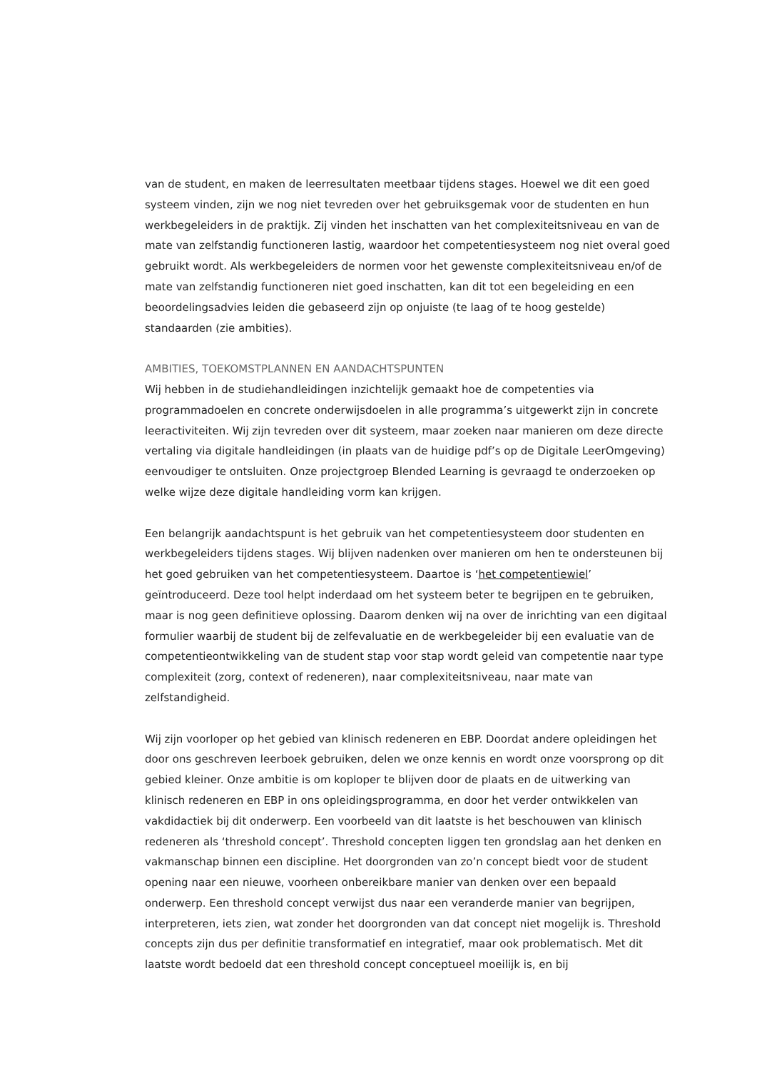van de student, en maken de leerresultaten meetbaar tijdens stages. Hoewel we dit een goed systeem vinden, zijn we nog niet tevreden over het gebruiksgemak voor de studenten en hun werkbegeleiders in de praktijk. Zij vinden het inschatten van het complexiteitsniveau en van de mate van zelfstandig functioneren lastig, waardoor het competentiesysteem nog niet overal goed gebruikt wordt. Als werkbegeleiders de normen voor het gewenste complexiteitsniveau en/of de mate van zelfstandig functioneren niet goed inschatten, kan dit tot een begeleiding en een beoordelingsadvies leiden die gebaseerd zijn op onjuiste (te laag of te hoog gestelde) standaarden (zie ambities).
AMBITIES, TOEKOMSTPLANNEN EN AANDACHTSPUNTEN
Wij hebben in de studiehandleidingen inzichtelijk gemaakt hoe de competenties via programmadoelen en concrete onderwijsdoelen in alle programma’s uitgewerkt zijn in concrete leeractiviteiten. Wij zijn tevreden over dit systeem, maar zoeken naar manieren om deze directe vertaling via digitale handleidingen (in plaats van de huidige pdf’s op de Digitale LeerOmgeving) eenvoudiger te ontsluiten. Onze projectgroep Blended Learning is gevraagd te onderzoeken op welke wijze deze digitale handleiding vorm kan krijgen.
Een belangrijk aandachtspunt is het gebruik van het competentiesysteem door studenten en werkbegeleiders tijdens stages. Wij blijven nadenken over manieren om hen te ondersteunen bij het goed gebruiken van het competentiesysteem. Daartoe is ‘het competentiewiel’ geïntroduceerd. Deze tool helpt inderdaad om het systeem beter te begrijpen en te gebruiken, maar is nog geen definitieve oplossing. Daarom denken wij na over de inrichting van een digitaal formulier waarbij de student bij de zelfevaluatie en de werkbegeleider bij een evaluatie van de competentieontwikkeling van de student stap voor stap wordt geleid van competentie naar type complexiteit (zorg, context of redeneren), naar complexiteitsniveau, naar mate van zelfstandigheid.
Wij zijn voorloper op het gebied van klinisch redeneren en EBP. Doordat andere opleidingen het door ons geschreven leerboek gebruiken, delen we onze kennis en wordt onze voorsprong op dit gebied kleiner. Onze ambitie is om koploper te blijven door de plaats en de uitwerking van klinisch redeneren en EBP in ons opleidingsprogramma, en door het verder ontwikkelen van vakdidactiek bij dit onderwerp. Een voorbeeld van dit laatste is het beschouwen van klinisch redeneren als ‘threshold concept’. Threshold concepten liggen ten grondslag aan het denken en vakmanschap binnen een discipline. Het doorgronden van zo’n concept biedt voor de student opening naar een nieuwe, voorheen onbereikbare manier van denken over een bepaald onderwerp. Een threshold concept verwijst dus naar een veranderde manier van begrijpen, interpreteren, iets zien, wat zonder het doorgronden van dat concept niet mogelijk is. Threshold concepts zijn dus per definitie transformatief en integratief, maar ook problematisch. Met dit laatste wordt bedoeld dat een threshold concept conceptueel moeilijk is, en bij